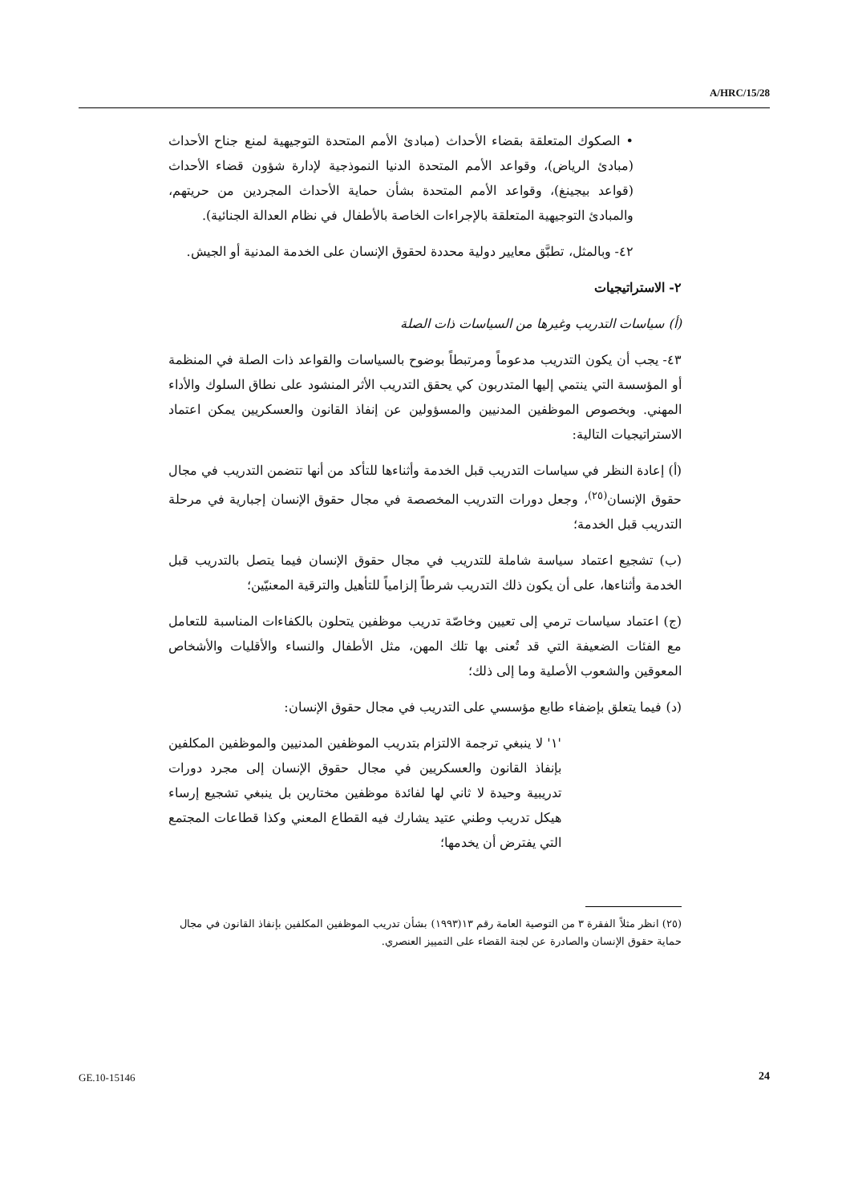A/HRC/15/28
• الصكوك المتعلقة بقضاء الأحداث (مبادئ الأمم المتحدة التوجيهية لمنع جناح الأحداث (مبادئ الرياض)، وقواعد الأمم المتحدة الدنيا النموذجية لإدارة شؤون قضاء الأحداث (قواعد بيجينغ)، وقواعد الأمم المتحدة بشأن حماية الأحداث المجردين من حريتهم، والمبادئ التوجيهية المتعلقة بالإجراءات الخاصة بالأطفال في نظام العدالة الجنائية).
٤٢- وبالمثل، تطبَّق معايير دولية محددة لحقوق الإنسان على الخدمة المدنية أو الجيش.
٢- الاستراتيجيات
(أ) سياسات التدريب وغيرها من السياسات ذات الصلة
٤٣- يجب أن يكون التدريب مدعوماً ومرتبطاً بوضوح بالسياسات والقواعد ذات الصلة في المنظمة أو المؤسسة التي ينتمي إليها المتدربون كي يحقق التدريب الأثر المنشود على نطاق السلوك والأداء المهني. وبخصوص الموظفين المدنيين والمسؤولين عن إنفاذ القانون والعسكريين يمكن اعتماد الاستراتيجيات التالية:
(أ) إعادة النظر في سياسات التدريب قبل الخدمة وأثناءها للتأكد من أنها تتضمن التدريب في مجال حقوق الإنسان<sup>(٢٥)</sup>، وجعل دورات التدريب المخصصة في مجال حقوق الإنسان إجبارية في مرحلة التدريب قبل الخدمة؛
(ب) تشجيع اعتماد سياسة شاملة للتدريب في مجال حقوق الإنسان فيما يتصل بالتدريب قبل الخدمة وأثناءها، على أن يكون ذلك التدريب شرطاً إلزامياً للتأهيل والترقية المعنيّين؛
(ج) اعتماد سياسات ترمي إلى تعيين وخاصّة تدريب موظفين يتحلون بالكفاءات المناسبة للتعامل مع الفئات الضعيفة التي قد تُعنى بها تلك المهن، مثل الأطفال والنساء والأقليات والأشخاص المعوقين والشعوب الأصلية وما إلى ذلك؛
(د) فيما يتعلق بإضفاء طابع مؤسسي على التدريب في مجال حقوق الإنسان:
'١' لا ينبغي ترجمة الالتزام بتدريب الموظفين المدنيين والموظفين المكلفين بإنفاذ القانون والعسكريين في مجال حقوق الإنسان إلى مجرد دورات تدريبية وحيدة لا ثاني لها لفائدة موظفين مختارين بل ينبغي تشجيع إرساء هيكل تدريب وطني عتيد يشارك فيه القطاع المعني وكذا قطاعات المجتمع التي يفترض أن يخدمها؛
(٢٥) انظر مثلاً الفقرة ٣ من التوصية العامة رقم ١٣(١٩٩٣) بشأن تدريب الموظفين المكلفين بإنفاذ القانون في مجال حماية حقوق الإنسان والصادرة عن لجنة القضاء على التمييز العنصري.
GE.10-15146 24